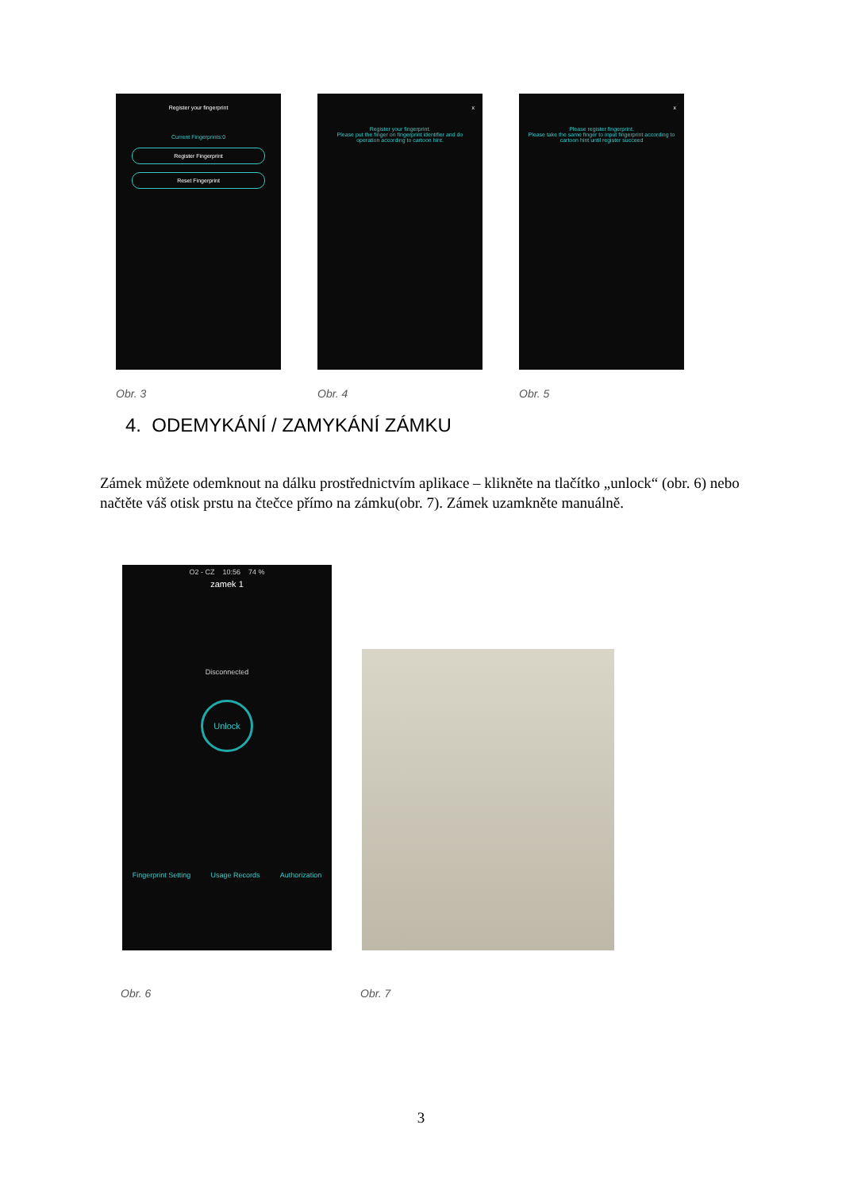Register your fingerprint
Current Fingerprints:0
Register Fingerprint
Reset Fingerprint
Obr. 3
x
Register your fingerprint.
Please put the finger on fingerprint identifier and do operation according to cartoon hint.
Obr. 4
x
Please register fingerprint.
Please take the same finger to input fingerprint according to cartoon hint until register succeed
Obr. 5
4. ODEMYKÁNÍ / ZAMYKÁNÍ ZÁMKU
Zámek můžete odemknout na dálku prostřednictvím aplikace – klikněte na tlačítko „unlock“ (obr. 6) nebo načtěte váš otisk prstu na čtečce přímo na zámku(obr. 7). Zámek uzamkněte manuálně.
O2 - CZ 10:56 74 %
zamek 1
Disconnected
Unlock
Fingerprint Setting Usage Records Authorization
Obr. 6 Obr. 7
3